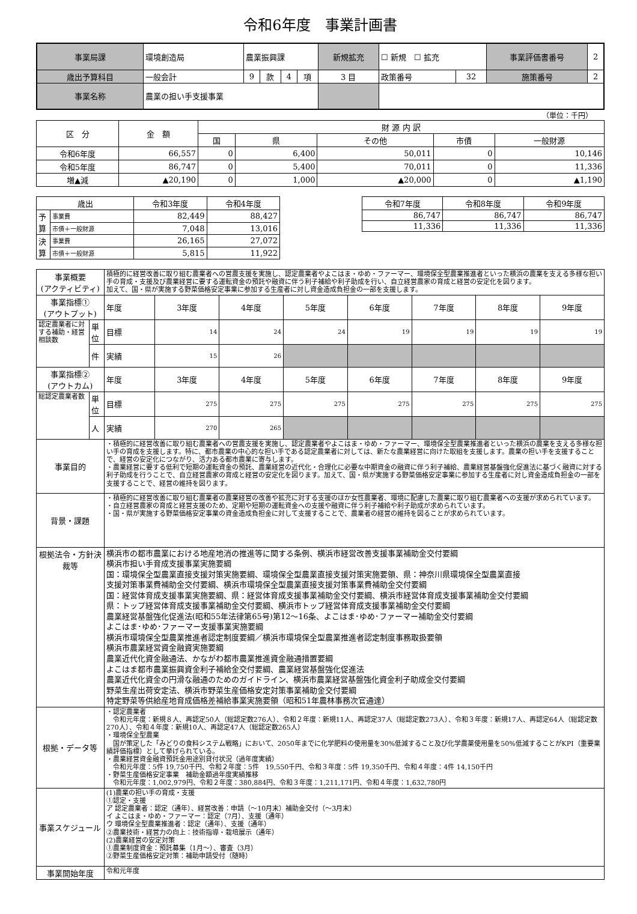令和6年度　事業計画書
| 事業局課 | 環境創造局 | 農業振興課 | | | | | 新規拡充 | ☐ 新規 ☐ 拡充 | | 事業評価書番号 | 2 |
| 歳出予算科目 | 一般会計 | | 9 | 款 | 4 | 項 | 3 目 | 政策番号 | 32 | 施策番号 | 2 |
| 事業名称 | 農業の担い手支援事業 | | | | | | | | | | |
（単位：千円）
| 区 分 | 金 額 | 財 源 内 訳 | | | | |
| | | 国 | 県 | その他 | 市債 | 一般財源 |
| 令和6年度 | 66,557 | 0 | 6,400 | 50,011 | 0 | 10,146 |
| 令和5年度 | 86,747 | 0 | 5,400 | 70,011 | 0 | 11,336 |
| 増▲減 | ▲20,190 | 0 | 1,000 | ▲20,000 | 0 | ▲1,190 |
| 歳出 | | 令和3年度 | 令和4年度 |
| 予算 | 事業費 | 82,449 | 88,427 |
| | 市債＋一般財源 | 7,048 | 13,016 |
| 決算 | 事業費 | 26,165 | 27,072 |
| | 市債＋一般財源 | 5,815 | 11,922 |
| 令和7年度 | 令和8年度 | 令和9年度 |
| 86,747 | 86,747 | 86,747 |
| 11,336 | 11,336 | 11,336 |
| 事業概要 (アクティビティ) | | 積極的に経営改善に取り組む農業者への営農支援を実施し、認定農業者やよこはま・ゆめ・ファーマー、環境保全型農業推進者といった横浜の農業を支える多様な担い手の育成・支援及び農業経営に要する運転資金の預託や融資に伴う利子補給や利子助成を行い、自立経営農家の育成と経営の安定化を図ります。 加えて、国・県が実施する野菜価格安定事業に参加する生産者に対し資金造成負担金の一部を支援します。 | | | | | | | |
| 事業指標① (アウトプット) | | 年度 | 3年度 | 4年度 | 5年度 | 6年度 | 7年度 | 8年度 | 9年度 |
| 認定農業者に対する補助・経営相談数 | 単位 | 目標 | 14 | 24 | 24 | 19 | 19 | 19 | 19 |
| | 件 | 実績 | 15 | 26 | | | | | |
| 事業指標② (アウトカム) | | 年度 | 3年度 | 4年度 | 5年度 | 6年度 | 7年度 | 8年度 | 9年度 |
| 総認定農業者数 | 単位 | 目標 | 275 | 275 | 275 | 275 | 275 | 275 | 275 |
| | 人 | 実績 | 270 | 265 | | | | | |
| 事業目的 | | ・積極的に経営改善に取り組む農業者への営農支援を実施し、認定農業者やよこはま・ゆめ・ファーマー、環境保全型農業推進者といった横浜の農業を支える多様な担い手の育成を支援します。特に、都市農業の中心的な担い手である認定農業者に対しては、新たな農業経営に向けた取組を支援します。農業の担い手を支援することで、経営の安定化につながり、活力ある都市農業に寄与します。 ・農業経営に要する低利で短期の運転資金の預託、農業経営の近代化・合理化に必要な中期資金の融資に伴う利子補給、農業経営基盤強化促進法に基づく融資に対する利子助成を行うことで、自立経営農家の育成と経営の安定化を図ります。加えて、国・県が実施する野菜価格安定事業に参加する生産者に対し資金造成負担金の一部を支援することで、経営の維持を図ります。 | | | | | | | |
| 背景・課題 | | ・積極的に経営改善に取り組む農業者の農業経営の改善や拡充に対する支援のほか女性農業者、環境に配慮した農業に取り組む農業者への支援が求められています。 ・自立経営農家の育成と経営支援のため、定期や短期の運転資金への支援や融資に伴う利子補給や利子助成が求められています。 ・国・県が実施する野菜価格安定事業の資金造成負担金に対して支援することで、農業者の経営の維持を図ることが求められています。 | | | | | | | |
| 根拠法令・方針決裁等 | | 横浜市の都市農業における地産地消の推進等に関する条例、横浜市経営改善支援事業補助金交付要綱 横浜市担い手育成支援事業実施要綱 国：環境保全型農業直接支援対策実施要綱、環境保全型農業直接支援対策実施要領、県：神奈川県環境保全型農業直接 支援対策事業費補助金交付要綱、横浜市環境保全型農業直接支援対策事業費補助金交付要綱 国：経営体育成支援事業実施要綱、県：経営体育成支援事業補助金交付要綱、横浜市経営体育成支援事業補助金交付要綱 県：トップ経営体育成支援事業補助金交付要綱、横浜市トップ経営体育成支援事業補助金交付要綱 農業経営基盤強化促進法(昭和55年法律第65号)第12～16条、よこはま･ゆめ･ファーマー補助金交付要綱 よこはま･ゆめ･ファーマー支援事業実施要綱 横浜市環境保全型農業推進者認定制度要綱／横浜市環境保全型農業推進者認定制度事務取扱要領 横浜市農業経営資金融資実施要綱 農業近代化資金融通法、かながわ都市農業推進資金融通措置要綱 よこはま都市農業振興資金利子補給金交付要綱、農業経営基盤強化促進法 農業近代化資金の円滑な融通のためのガイドライン、横浜市農業経営基盤強化資金利子助成金交付要綱 野菜生産出荷安定法、横浜市野菜生産価格安定対策事業補助金交付要綱 特定野菜等供給産地育成価格差補給事業実施要領（昭和51年農林事務次官通達） | | | | | | | |
| 根拠・データ等 | | ・認定農業者 令和元年度：新規８人、再認定50人（総認定数276人）、令和２年度：新規11人、再認定37人（総認定数273人）、令和３年度：新規17人、再認定64人（総認定数270人）、令和４年度：新規10人、再認定47人（総認定数265人） ・環境保全型農業 国が策定した「みどりの食料システム戦略」において、2050年までに化学肥料の使用量を30%低減すること及び化学農薬使用量を50%低減することがKPI（重要業績評価指標）として挙げられている。 ・農業経営資金融資預託金用途別貸付状況（過年度実績） 令和元年度：5件 19,750千円、令和２年度：5件 19,550千円、令和３年度：5件 19,350千円、令和４年度：4件 14,150千円 ・野菜生産価格安定事業 補助金額過年度実績推移 令和元年度：1,002,979円、令和２年度：380,884円、令和３年度：1,211,171円、令和４年度：1,632,780円 | | | | | | | |
| 事業スケジュール | | (1)農業の担い手の育成・支援 ①認定・支援 ア 認定農業者：認定（通年）、経営改善：申請（～10月末）補助金交付（～3月末） イ よこはま・ゆめ・ファーマー：認定（7月）、支援（通年） ウ 環境保全型農業推進者：認定（通年）、支援（通年） ②農業技術・経営力の向上：技術指導・栽培展示（通年） (2)農業経営の安定対策 ①農業制度資金：預託募集（1月～）、審査（3月） ②野菜生産価格安定対策：補助申請受付（随時） | | | | | | | |
| 事業開始年度 | | 令和元年度 | | | | | | | |